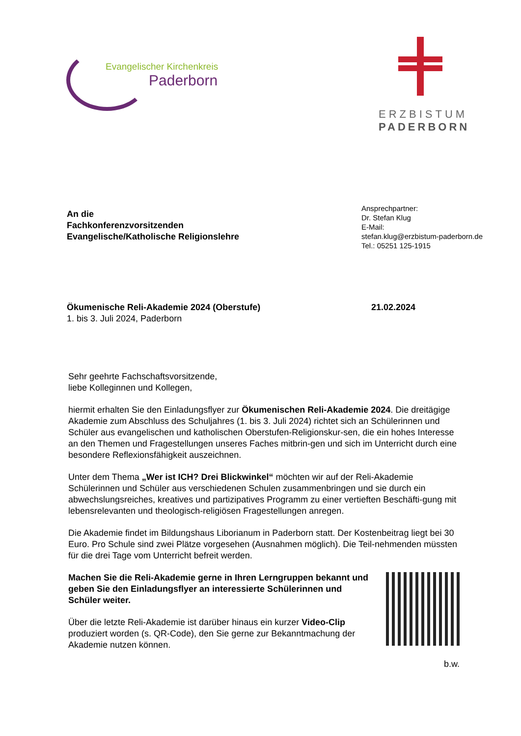Evangelischer Kirchenkreis
Paderborn
ERZBISTUM
PADERBORN
An die
Fachkonferenzvorsitzenden
Evangelische/Katholische Religionslehre
Ansprechpartner:
Dr. Stefan Klug
E-Mail:
stefan.klug@erzbistum-paderborn.de
Tel.: 05251 125-1915
Ökumenische Reli-Akademie 2024 (Oberstufe)
1. bis 3. Juli 2024, Paderborn
21.02.2024
Sehr geehrte Fachschaftsvorsitzende,
liebe Kolleginnen und Kollegen,
hiermit erhalten Sie den Einladungsflyer zur Ökumenischen Reli-Akademie 2024. Die dreitägige Akademie zum Abschluss des Schuljahres (1. bis 3. Juli 2024) richtet sich an Schülerinnen und Schüler aus evangelischen und katholischen Oberstufen-Religionskur-sen, die ein hohes Interesse an den Themen und Fragestellungen unseres Faches mitbrin-gen und sich im Unterricht durch eine besondere Reflexionsfähigkeit auszeichnen.
Unter dem Thema „Wer ist ICH? Drei Blickwinkel“ möchten wir auf der Reli-Akademie Schülerinnen und Schüler aus verschiedenen Schulen zusammenbringen und sie durch ein abwechslungsreiches, kreatives und partizipatives Programm zu einer vertieften Beschäfti-gung mit lebensrelevanten und theologisch-religiösen Fragestellungen anregen.
Die Akademie findet im Bildungshaus Liborianum in Paderborn statt. Der Kostenbeitrag liegt bei 30 Euro. Pro Schule sind zwei Plätze vorgesehen (Ausnahmen möglich). Die Teil-nehmenden müssten für die drei Tage vom Unterricht befreit werden.
Machen Sie die Reli-Akademie gerne in Ihren Lerngruppen bekannt und geben Sie den Einladungsflyer an interessierte Schülerinnen und Schüler weiter.
Über die letzte Reli-Akademie ist darüber hinaus ein kurzer Video-Clip produziert worden (s. QR-Code), den Sie gerne zur Bekanntmachung der Akademie nutzen können.
b.w.